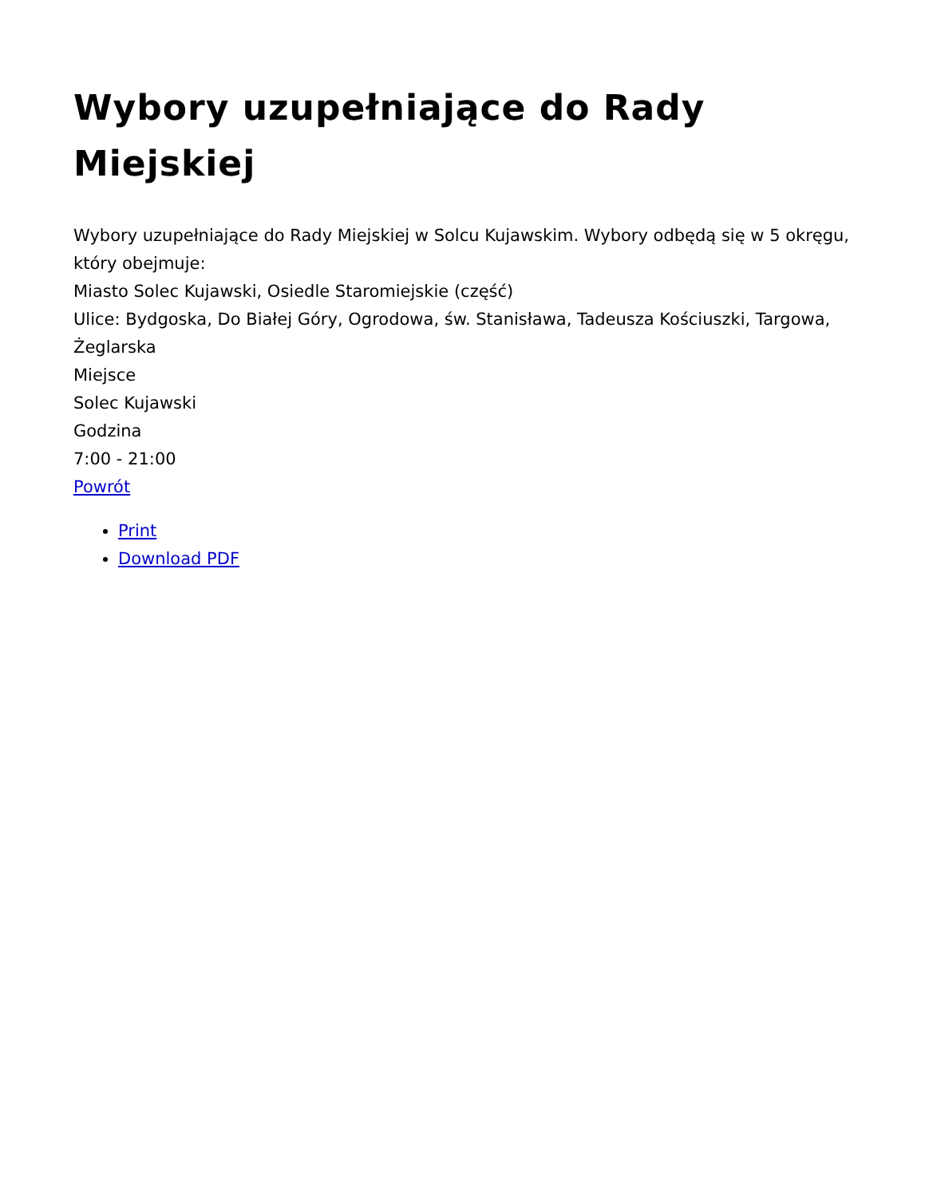Wybory uzupełniające do Rady Miejskiej
Wybory uzupełniające do Rady Miejskiej w Solcu Kujawskim. Wybory odbędą się w 5 okręgu, który obejmuje:
Miasto Solec Kujawski, Osiedle Staromiejskie (część)
Ulice: Bydgoska, Do Białej Góry, Ogrodowa, św. Stanisława, Tadeusza Kościuszki, Targowa, Żeglarska
Miejsce
Solec Kujawski
Godzina
7:00 - 21:00
Powrót
Print
Download PDF